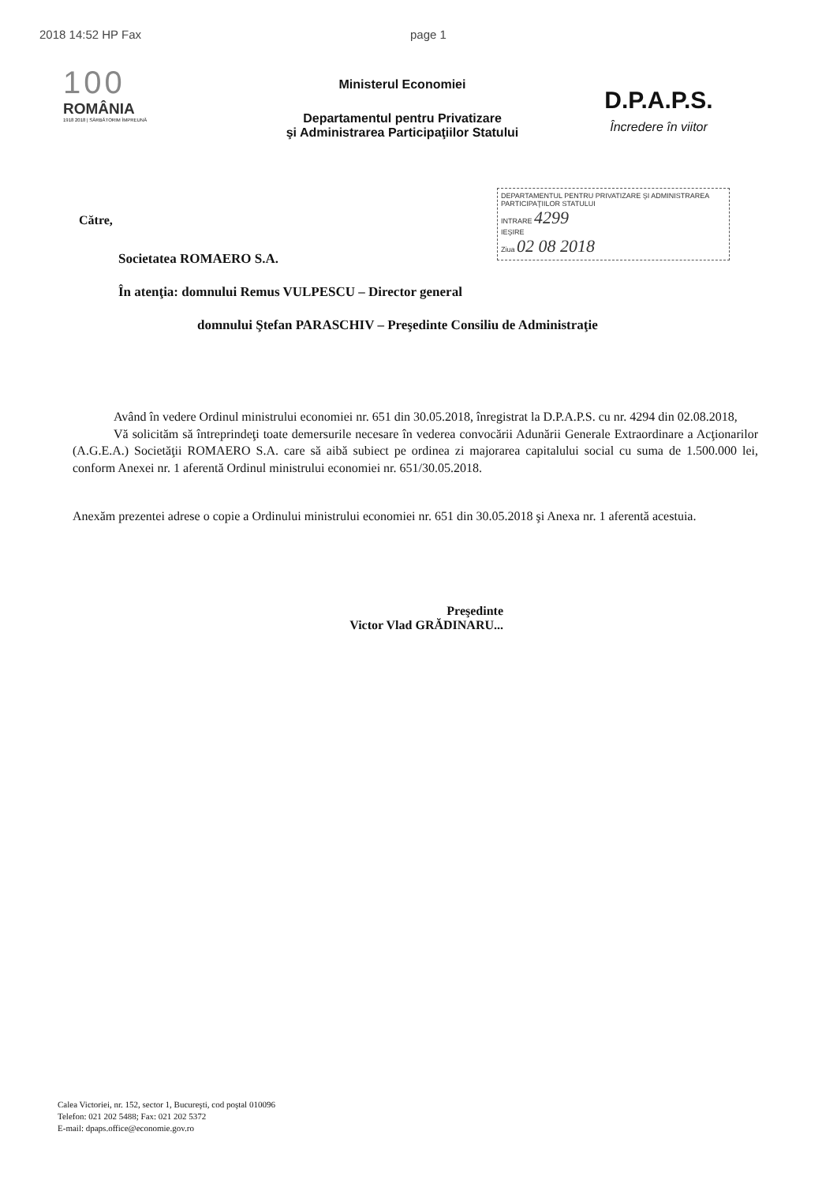2018 14:52 HP Fax page 1
100
ROMÂNIA
1918 2018 | SĂRBĂTORIM ÎMPREUNĂ
Ministerul Economiei
Departamentul pentru Privatizare
şi Administrarea Participaţiilor Statului
D.P.A.P.S.
Încredere în viitor
DEPARTAMENTUL PENTRU PRIVATIZARE ŞI ADMINISTRAREA PARTICIPAŢIILOR STATULUI
INTRARE 4299
IEŞIRE
Ziua 02 08 2018
Către,
Societatea ROMAERO S.A.
În atenţia: domnului Remus VULPESCU – Director general
domnului Ştefan PARASCHIV – Preşedinte Consiliu de Administraţie
Având în vedere Ordinul ministrului economiei nr. 651 din 30.05.2018, înregistrat la D.P.A.P.S. cu nr. 4294 din 02.08.2018,
Vă solicităm să întreprindeţi toate demersurile necesare în vederea convocării Adunării Generale Extraordinare a Acţionarilor (A.G.E.A.) Societăţii ROMAERO S.A. care să aibă subiect pe ordinea zi majorarea capitalului social cu suma de 1.500.000 lei, conform Anexei nr. 1 aferentă Ordinul ministrului economiei nr. 651/30.05.2018.
Anexăm prezentei adrese o copie a Ordinului ministrului economiei nr. 651 din 30.05.2018 şi Anexa nr. 1 aferentă acestuia.
Preşedinte
Victor Vlad GRĂDINARU...
Calea Victoriei, nr. 152, sector 1, Bucureşti, cod poştal 010096
Telefon: 021 202 5488; Fax: 021 202 5372
E-mail: dpaps.office@economie.gov.ro